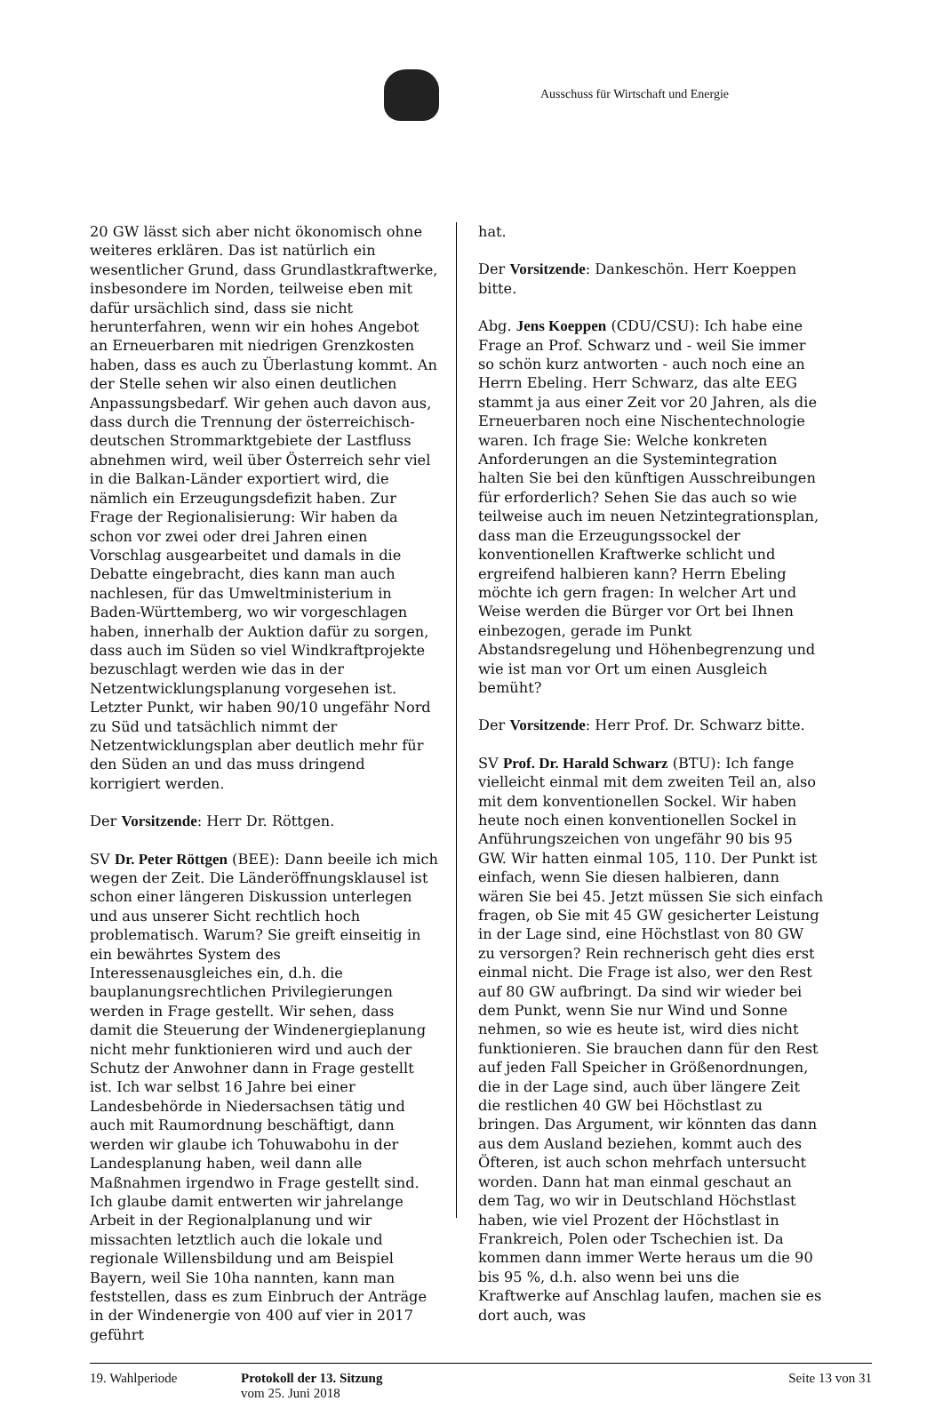Ausschuss für Wirtschaft und Energie
20 GW lässt sich aber nicht ökonomisch ohne weiteres erklären. Das ist natürlich ein wesentlicher Grund, dass Grundlastkraftwerke, insbesondere im Norden, teilweise eben mit dafür ursächlich sind, dass sie nicht herunterfahren, wenn wir ein hohes Angebot an Erneuerbaren mit niedrigen Grenzkosten haben, dass es auch zu Überlastung kommt. An der Stelle sehen wir also einen deutlichen Anpassungsbedarf. Wir gehen auch davon aus, dass durch die Trennung der österreichisch-deutschen Strommarktgebiete der Lastfluss abnehmen wird, weil über Österreich sehr viel in die Balkan-Länder exportiert wird, die nämlich ein Erzeugungsdefizit haben. Zur Frage der Regionalisierung: Wir haben da schon vor zwei oder drei Jahren einen Vorschlag ausgearbeitet und damals in die Debatte eingebracht, dies kann man auch nachlesen, für das Umweltministerium in Baden-Württemberg, wo wir vorgeschlagen haben, innerhalb der Auktion dafür zu sorgen, dass auch im Süden so viel Windkraftprojekte bezuschlagt werden wie das in der Netzentwicklungsplanung vorgesehen ist. Letzter Punkt, wir haben 90/10 ungefähr Nord zu Süd und tatsächlich nimmt der Netzentwicklungsplan aber deutlich mehr für den Süden an und das muss dringend korrigiert werden.
Der Vorsitzende: Herr Dr. Röttgen.
SV Dr. Peter Röttgen (BEE): Dann beeile ich mich wegen der Zeit. Die Länderöffnungsklausel ist schon einer längeren Diskussion unterlegen und aus unserer Sicht rechtlich hoch problematisch. Warum? Sie greift einseitig in ein bewährtes System des Interessenausgleiches ein, d.h. die bauplanungsrechtlichen Privilegierungen werden in Frage gestellt. Wir sehen, dass damit die Steuerung der Windenergieplanung nicht mehr funktionieren wird und auch der Schutz der Anwohner dann in Frage gestellt ist. Ich war selbst 16 Jahre bei einer Landesbehörde in Niedersachsen tätig und auch mit Raumordnung beschäftigt, dann werden wir glaube ich Tohuwabohu in der Landesplanung haben, weil dann alle Maßnahmen irgendwo in Frage gestellt sind. Ich glaube damit entwerten wir jahrelange Arbeit in der Regionalplanung und wir missachten letztlich auch die lokale und regionale Willensbildung und am Beispiel Bayern, weil Sie 10ha nannten, kann man feststellen, dass es zum Einbruch der Anträge in der Windenergie von 400 auf vier in 2017 geführt
hat.
Der Vorsitzende: Dankeschön. Herr Koeppen bitte.
Abg. Jens Koeppen (CDU/CSU): Ich habe eine Frage an Prof. Schwarz und - weil Sie immer so schön kurz antworten - auch noch eine an Herrn Ebeling. Herr Schwarz, das alte EEG stammt ja aus einer Zeit vor 20 Jahren, als die Erneuerbaren noch eine Nischentechnologie waren. Ich frage Sie: Welche konkreten Anforderungen an die Systemintegration halten Sie bei den künftigen Ausschreibungen für erforderlich? Sehen Sie das auch so wie teilweise auch im neuen Netzintegrationsplan, dass man die Erzeugungssockel der konventionellen Kraftwerke schlicht und ergreifend halbieren kann? Herrn Ebeling möchte ich gern fragen: In welcher Art und Weise werden die Bürger vor Ort bei Ihnen einbezogen, gerade im Punkt Abstandsregelung und Höhenbegrenzung und wie ist man vor Ort um einen Ausgleich bemüht?
Der Vorsitzende: Herr Prof. Dr. Schwarz bitte.
SV Prof. Dr. Harald Schwarz (BTU): Ich fange vielleicht einmal mit dem zweiten Teil an, also mit dem konventionellen Sockel. Wir haben heute noch einen konventionellen Sockel in Anführungszeichen von ungefähr 90 bis 95 GW. Wir hatten einmal 105, 110. Der Punkt ist einfach, wenn Sie diesen halbieren, dann wären Sie bei 45. Jetzt müssen Sie sich einfach fragen, ob Sie mit 45 GW gesicherter Leistung in der Lage sind, eine Höchstlast von 80 GW zu versorgen? Rein rechnerisch geht dies erst einmal nicht. Die Frage ist also, wer den Rest auf 80 GW aufbringt. Da sind wir wieder bei dem Punkt, wenn Sie nur Wind und Sonne nehmen, so wie es heute ist, wird dies nicht funktionieren. Sie brauchen dann für den Rest auf jeden Fall Speicher in Größenordnungen, die in der Lage sind, auch über längere Zeit die restlichen 40 GW bei Höchstlast zu bringen. Das Argument, wir könnten das dann aus dem Ausland beziehen, kommt auch des Öfteren, ist auch schon mehrfach untersucht worden. Dann hat man einmal geschaut an dem Tag, wo wir in Deutschland Höchstlast haben, wie viel Prozent der Höchstlast in Frankreich, Polen oder Tschechien ist. Da kommen dann immer Werte heraus um die 90 bis 95 %, d.h. also wenn bei uns die Kraftwerke auf Anschlag laufen, machen sie es dort auch, was
19. Wahlperiode Protokoll der 13. Sitzung
vom 25. Juni 2018
Seite 13 von 31